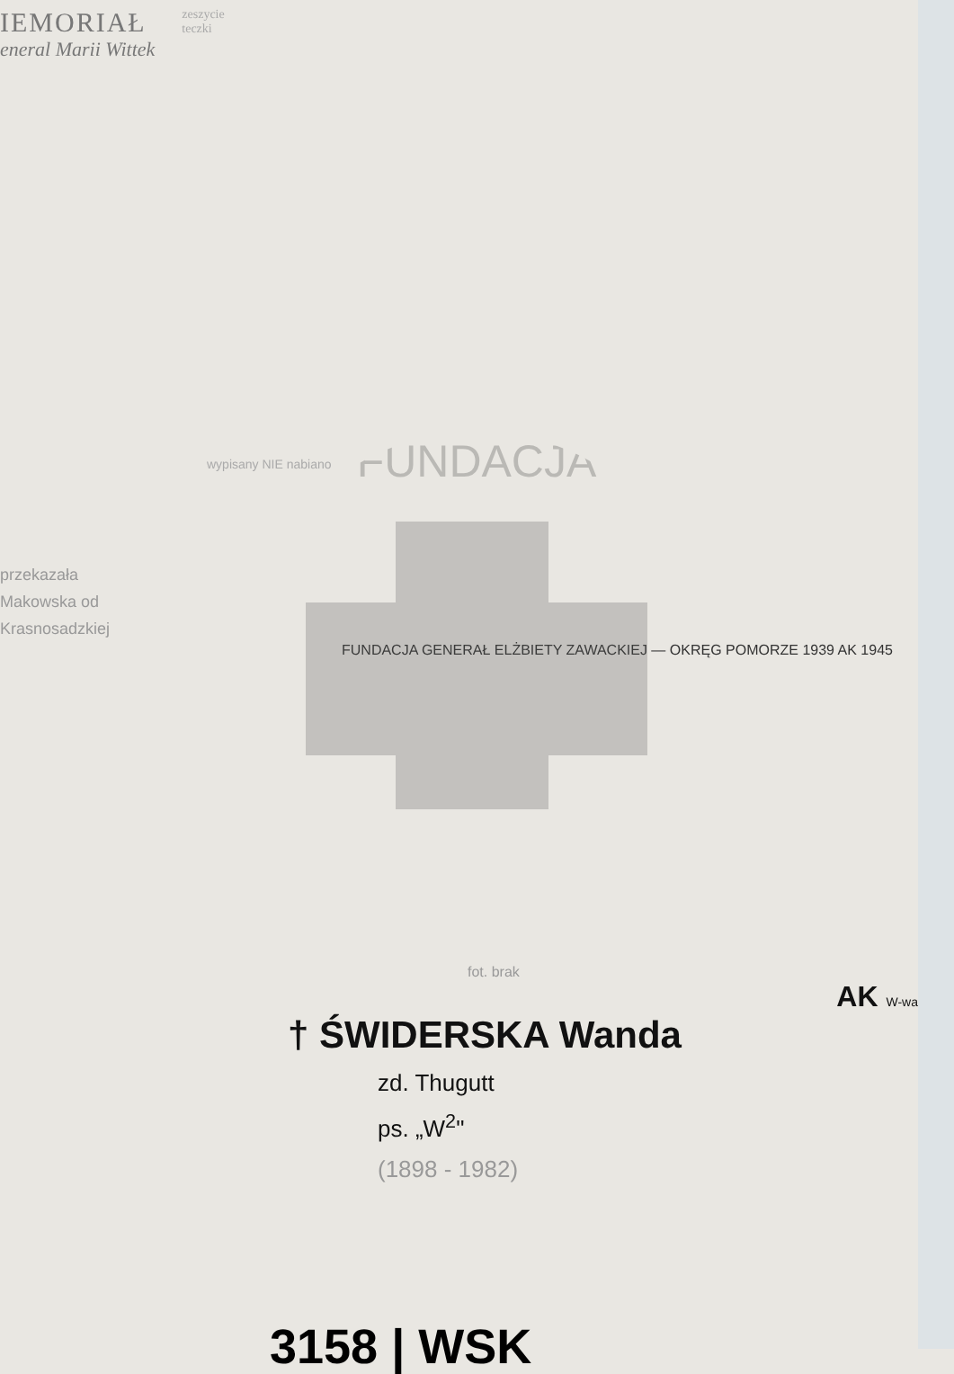IEMORIAŁ
eneral Marii Wittek
zeszycie
teczki
FUNDACJA
wypisany NIE nabiano
przekazała
Makowska od
Krasnosadzkiej
FUNDACJA GENERAŁ ELŻBIETY ZAWACKIEJ — OKRĘG POMORZE 1939 AK 1945
fot. brak
AK W-wa
† ŚWIDERSKA Wanda
zd. Thugutt
ps. „W<sup>2</sup>"
(1898 - 1982)
3158 | WSK